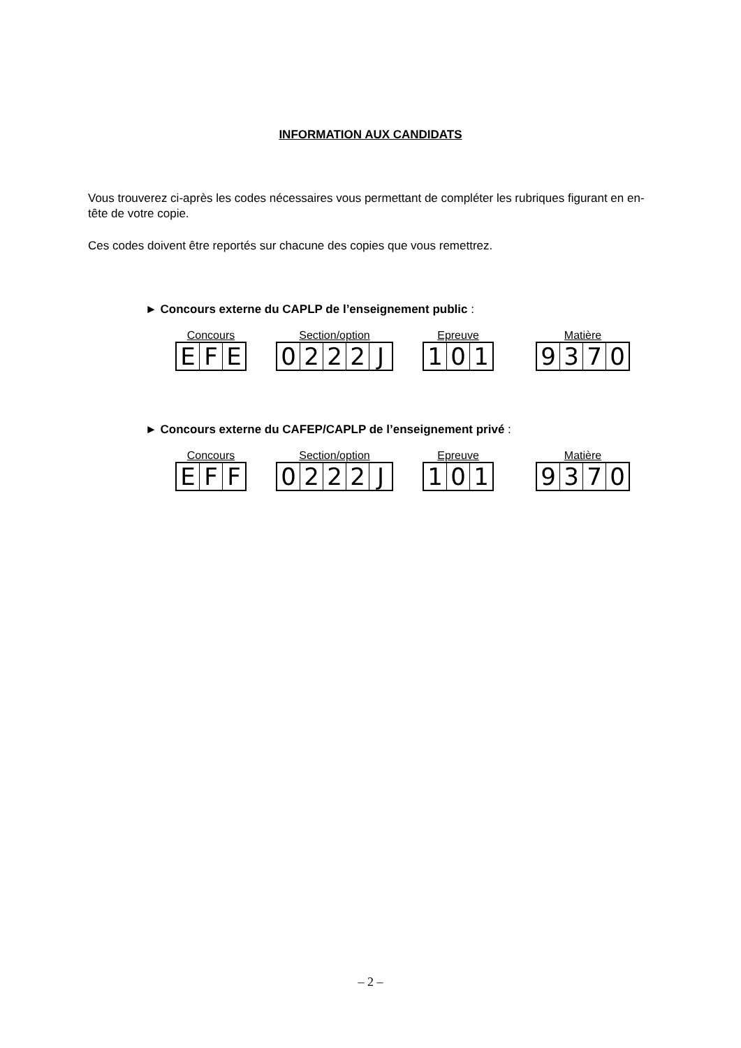INFORMATION AUX CANDIDATS
Vous trouverez ci-après les codes nécessaires vous permettant de compléter les rubriques figurant en en-tête de votre copie.
Ces codes doivent être reportés sur chacune des copies que vous remettrez.
► Concours externe du CAPLP de l’enseignement public :
Concours
EFE
Section/option
0222 J
Epreuve
101
Matière
9370
► Concours externe du CAFEP/CAPLP de l’enseignement privé :
Concours
EFF
Section/option
0222 J
Epreuve
101
Matière
9370
– 2 –